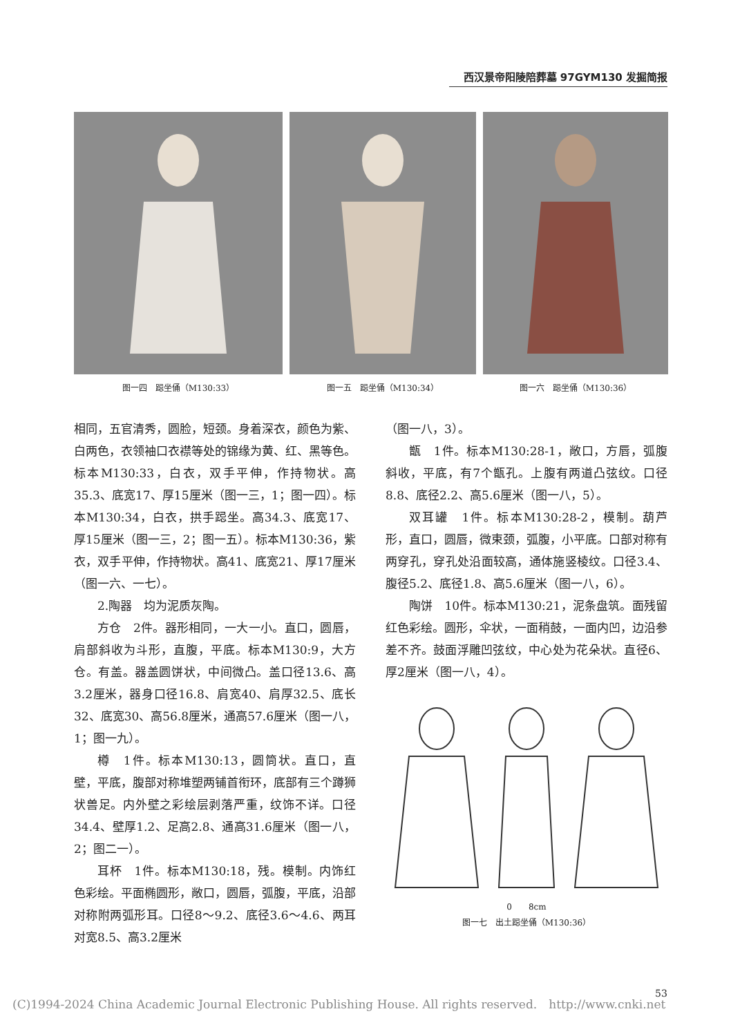西汉景帝阳陵陪葬墓 97GYM130 发掘简报
图一四　跽坐俑（M130:33） 图一五　跽坐俑（M130:34） 图一六　跽坐俑（M130:36）
相同，五官清秀，圆脸，短颈。身着深衣，颜色为紫、白两色，衣领袖口衣襟等处的锦缘为黄、红、黑等色。标本M130:33，白衣，双手平伸，作持物状。高35.3、底宽17、厚15厘米（图一三，1；图一四）。标本M130:34，白衣，拱手跽坐。高34.3、底宽17、厚15厘米（图一三，2；图一五）。标本M130:36，紫衣，双手平伸，作持物状。高41、底宽21、厚17厘米（图一六、一七）。
2.陶器　均为泥质灰陶。
方仓　2件。器形相同，一大一小。直口，圆唇，肩部斜收为斗形，直腹，平底。标本M130:9，大方仓。有盖。器盖圆饼状，中间微凸。盖口径13.6、高3.2厘米，器身口径16.8、肩宽40、肩厚32.5、底长32、底宽30、高56.8厘米，通高57.6厘米（图一八，1；图一九）。
樽　1件。标本M130:13，圆筒状。直口，直壁，平底，腹部对称堆塑两铺首衔环，底部有三个蹲狮状兽足。内外壁之彩绘层剥落严重，纹饰不详。口径34.4、壁厚1.2、足高2.8、通高31.6厘米（图一八，2；图二一）。
耳杯　1件。标本M130:18，残。模制。内饰红色彩绘。平面椭圆形，敞口，圆唇，弧腹，平底，沿部对称附两弧形耳。口径8～9.2、底径3.6～4.6、两耳对宽8.5、高3.2厘米
（图一八，3）。
甑　1件。标本M130:28-1，敞口，方唇，弧腹斜收，平底，有7个甑孔。上腹有两道凸弦纹。口径8.8、底径2.2、高5.6厘米（图一八，5）。
双耳罐　1件。标本M130:28-2，模制。葫芦形，直口，圆唇，微束颈，弧腹，小平底。口部对称有两穿孔，穿孔处沿面较高，通体施竖棱纹。口径3.4、腹径5.2、底径1.8、高5.6厘米（图一八，6）。
陶饼　10件。标本M130:21，泥条盘筑。面残留红色彩绘。圆形，伞状，一面稍鼓，一面内凹，边沿参差不齐。鼓面浮雕凹弦纹，中心处为花朵状。直径6、厚2厘米（图一八，4）。
0　　8cm
图一七　出土跽坐俑（M130:36）
(C)1994-2024 China Academic Journal Electronic Publishing House. All rights reserved.　http://www.cnki.net
53